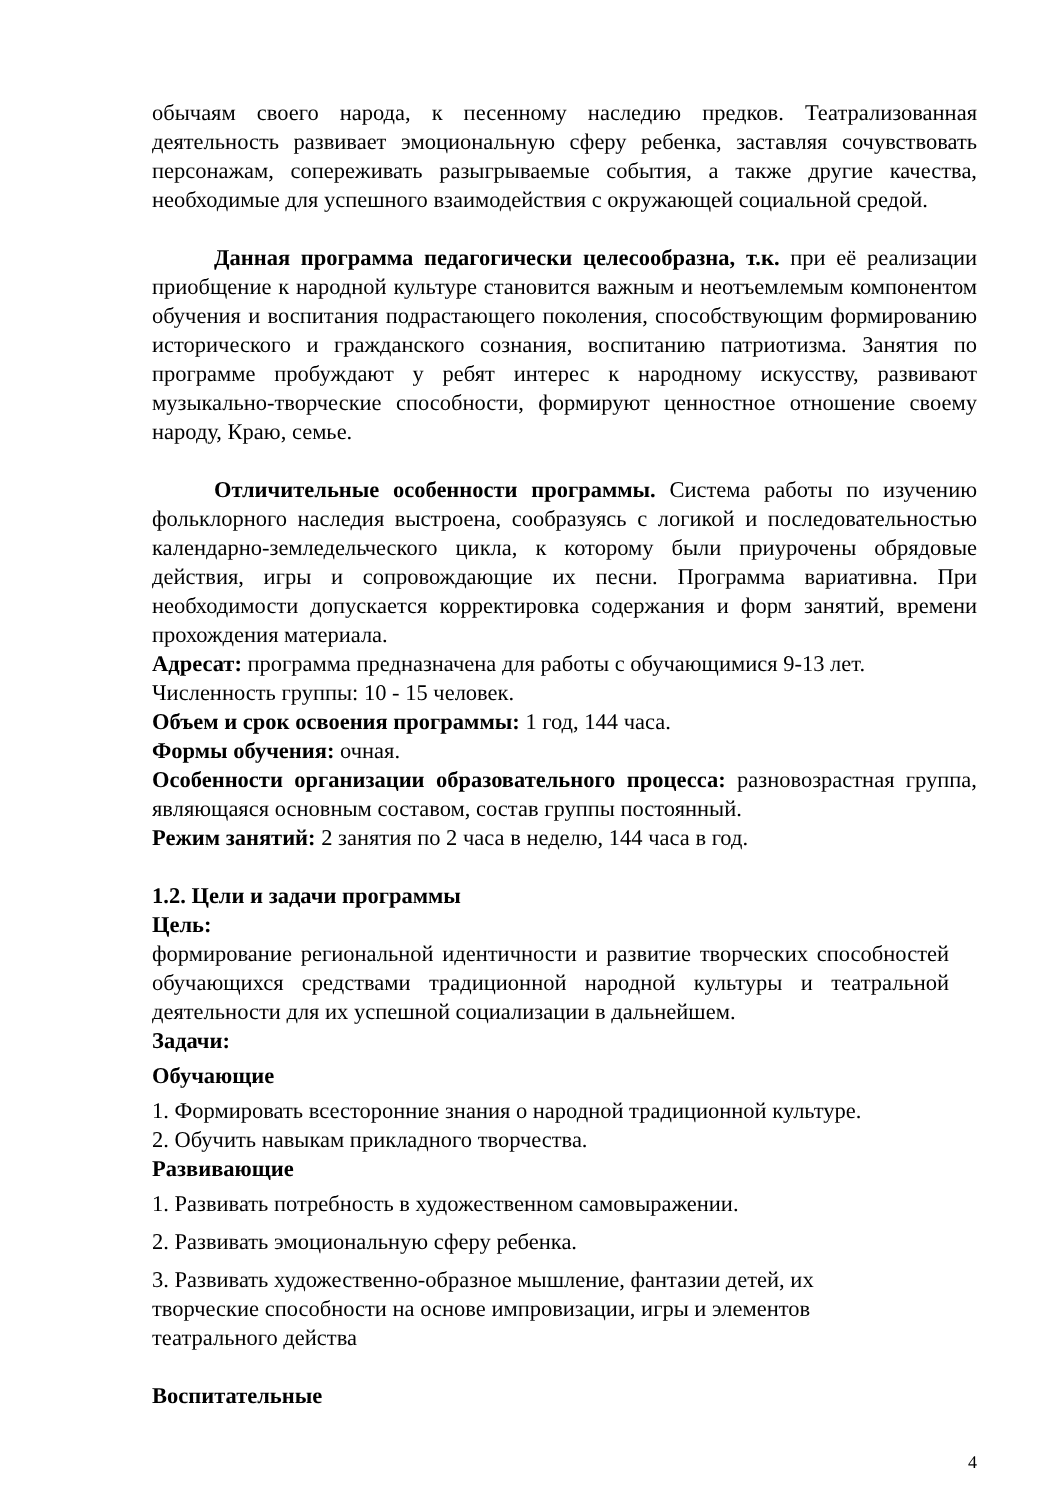обычаям своего народа, к песенному наследию предков. Театрализованная деятельность развивает эмоциональную сферу ребенка, заставляя сочувствовать персонажам, сопереживать разыгрываемые события, а также другие качества, необходимые для успешного взаимодействия с окружающей социальной средой.
Данная программа педагогически целесообразна, т.к. при её реализации приобщение к народной культуре становится важным и неотъемлемым компонентом обучения и воспитания подрастающего поколения, способствующим формированию исторического и гражданского сознания, воспитанию патриотизма. Занятия по программе пробуждают у ребят интерес к народному искусству, развивают музыкально-творческие способности, формируют ценностное отношение своему народу, Краю, семье.
Отличительные особенности программы. Система работы по изучению фольклорного наследия выстроена, сообразуясь с логикой и последовательностью календарно-земледельческого цикла, к которому были приурочены обрядовые действия, игры и сопровождающие их песни. Программа вариативна. При необходимости допускается корректировка содержания и форм занятий, времени прохождения материала.
Адресат: программа предназначена для работы с обучающимися 9-13 лет.
Численность группы: 10 - 15 человек.
Объем и срок освоения программы: 1 год, 144 часа.
Формы обучения: очная.
Особенности организации образовательного процесса: разновозрастная группа, являющаяся основным составом, состав группы постоянный.
Режим занятий: 2 занятия по 2 часа в неделю, 144 часа в год.
1.2. Цели и задачи программы
Цель:
формирование региональной идентичности и развитие творческих способностей обучающихся средствами традиционной народной культуры и театральной деятельности для их успешной социализации в дальнейшем.
Задачи:
Обучающие
1. Формировать всесторонние знания о народной традиционной культуре.
2. Обучить навыкам прикладного творчества.
Развивающие
1. Развивать потребность в художественном самовыражении.
2. Развивать эмоциональную сферу ребенка.
3. Развивать художественно-образное мышление, фантазии детей, их творческие способности на основе импровизации, игры и элементов театрального действа
Воспитательные
4